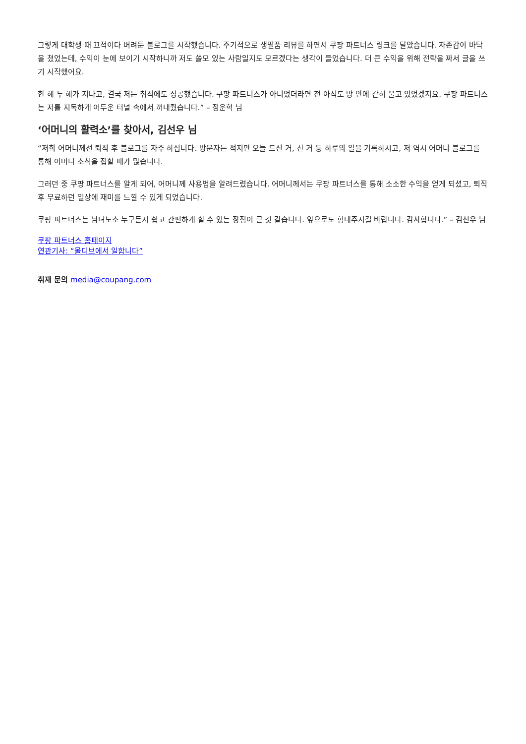그렇게 대학생 때 끄적이다 버려둔 블로그를 시작했습니다. 주기적으로 생필품 리뷰를 하면서 쿠팡 파트너스 링크를 달았습니다. 자존감이 바닥을 쳤었는데, 수익이 눈에 보이기 시작하니까 저도 쓸모 있는 사람일지도 모르겠다는 생각이 들었습니다. 더 큰 수익을 위해 전략을 짜서 글을 쓰기 시작했어요.
한 해 두 해가 지나고, 결국 저는 취직에도 성공했습니다. 쿠팡 파트너스가 아니었더라면 전 아직도 방 안에 갇혀 울고 있었겠지요. 쿠팡 파트너스는 저를 지독하게 어두운 터널 속에서 꺼내줬습니다.” – 정운혁 님
‘어머니의 활력소’를 찾아서, 김선우 님
“저희 어머니께선 퇴직 후 블로그를 자주 하십니다. 방문자는 적지만 오늘 드신 거, 산 거 등 하루의 일을 기록하시고, 저 역시 어머니 블로그를 통해 어머니 소식을 접할 때가 많습니다.
그러던 중 쿠팡 파트너스를 알게 되어, 어머니께 사용법을 알려드렸습니다. 어머니께서는 쿠팡 파트너스를 통해 소소한 수익을 얻게 되셨고, 퇴직 후 무료하던 일상에 재미를 느낄 수 있게 되었습니다.
쿠팡 파트너스는 남녀노소 누구든지 쉽고 간편하게 할 수 있는 장점이 큰 것 같습니다. 앞으로도 힘내주시길 바랍니다. 감사합니다.” – 김선우 님
쿠팡 파트너스 홈페이지
연관기사: “몰디브에서 일합니다”
취재 문의 media@coupang.com